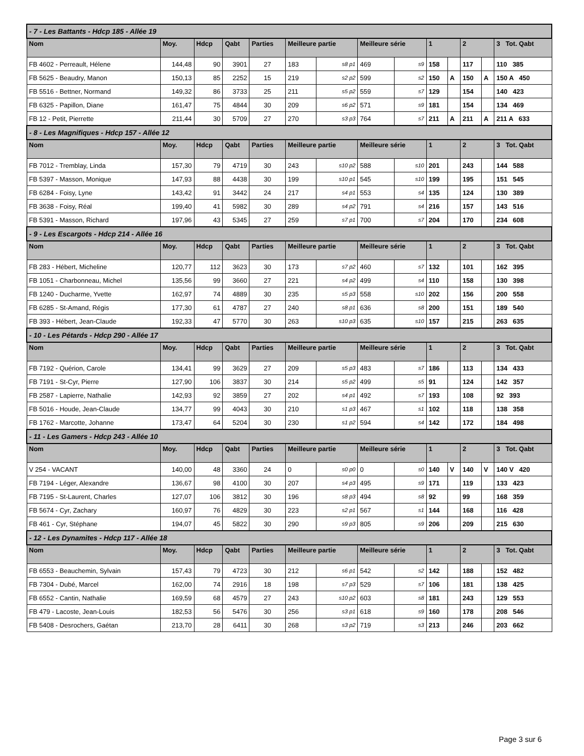| - 7 - Les Battants - Hdcp 185 - Allée 19 | | | | | | | | | | | | | |
| Nom | Moy. | Hdcp | Qabt | Parties | Meilleure partie | | Meilleure série | | 1 | | 2 | | 3 Tot. Qabt |
| FB 4602 - Perreault, Hélene | 144,48 | 90 | 3901 | 27 | 183 | s8 p1 | 469 | s9 | 158 | | 117 | | 110 385 |
| FB 5625 - Beaudry, Manon | 150,13 | 85 | 2252 | 15 | 219 | s2 p2 | 599 | s2 | 150 | A | 150 | A | 150 A 450 |
| FB 5516 - Bettner, Normand | 149,32 | 86 | 3733 | 25 | 211 | s5 p2 | 559 | s7 | 129 | | 154 | | 140 423 |
| FB 6325 - Papillon, Diane | 161,47 | 75 | 4844 | 30 | 209 | s6 p2 | 571 | s9 | 181 | | 154 | | 134 469 |
| FB 12 - Petit, Pierrette | 211,44 | 30 | 5709 | 27 | 270 | s3 p3 | 764 | s7 | 211 | A | 211 | A | 211 A 633 |
| - 8 - Les Magnifiques - Hdcp 157 - Allée 12 | | | | | | | | | | | | | |
| Nom | Moy. | Hdcp | Qabt | Parties | Meilleure partie | | Meilleure série | | 1 | | 2 | | 3 Tot. Qabt |
| FB 7012 - Tremblay, Linda | 157,30 | 79 | 4719 | 30 | 243 | s10 p2 | 588 | s10 | 201 | | 243 | | 144 588 |
| FB 5397 - Masson, Monique | 147,93 | 88 | 4438 | 30 | 199 | s10 p1 | 545 | s10 | 199 | | 195 | | 151 545 |
| FB 6284 - Foisy, Lyne | 143,42 | 91 | 3442 | 24 | 217 | s4 p1 | 553 | s4 | 135 | | 124 | | 130 389 |
| FB 3638 - Foisy, Réal | 199,40 | 41 | 5982 | 30 | 289 | s4 p2 | 791 | s4 | 216 | | 157 | | 143 516 |
| FB 5391 - Masson, Richard | 197,96 | 43 | 5345 | 27 | 259 | s7 p1 | 700 | s7 | 204 | | 170 | | 234 608 |
| - 9 - Les Escargots - Hdcp 214 - Allée 16 | | | | | | | | | | | | | |
| Nom | Moy. | Hdcp | Qabt | Parties | Meilleure partie | | Meilleure série | | 1 | | 2 | | 3 Tot. Qabt |
| FB 283 - Hébert, Micheline | 120,77 | 112 | 3623 | 30 | 173 | s7 p2 | 460 | s7 | 132 | | 101 | | 162 395 |
| FB 1051 - Charbonneau, Michel | 135,56 | 99 | 3660 | 27 | 221 | s4 p2 | 499 | s4 | 110 | | 158 | | 130 398 |
| FB 1240 - Ducharme, Yvette | 162,97 | 74 | 4889 | 30 | 235 | s5 p3 | 558 | s10 | 202 | | 156 | | 200 558 |
| FB 6285 - St-Amand, Régis | 177,30 | 61 | 4787 | 27 | 240 | s8 p1 | 636 | s8 | 200 | | 151 | | 189 540 |
| FB 393 - Hébert, Jean-Claude | 192,33 | 47 | 5770 | 30 | 263 | s10 p3 | 635 | s10 | 157 | | 215 | | 263 635 |
| - 10 - Les Pétards - Hdcp 290 - Allée 17 | | | | | | | | | | | | | |
| Nom | Moy. | Hdcp | Qabt | Parties | Meilleure partie | | Meilleure série | | 1 | | 2 | | 3 Tot. Qabt |
| FB 7192 - Quérion, Carole | 134,41 | 99 | 3629 | 27 | 209 | s5 p3 | 483 | s7 | 186 | | 113 | | 134 433 |
| FB 7191 - St-Cyr, Pierre | 127,90 | 106 | 3837 | 30 | 214 | s5 p2 | 499 | s5 | 91 | | 124 | | 142 357 |
| FB 2587 - Lapierre, Nathalie | 142,93 | 92 | 3859 | 27 | 202 | s4 p1 | 492 | s7 | 193 | | 108 | | 92 393 |
| FB 5016 - Houde, Jean-Claude | 134,77 | 99 | 4043 | 30 | 210 | s1 p3 | 467 | s1 | 102 | | 118 | | 138 358 |
| FB 1762 - Marcotte, Johanne | 173,47 | 64 | 5204 | 30 | 230 | s1 p2 | 594 | s4 | 142 | | 172 | | 184 498 |
| - 11 - Les Gamers - Hdcp 243 - Allée 10 | | | | | | | | | | | | | |
| Nom | Moy. | Hdcp | Qabt | Parties | Meilleure partie | | Meilleure série | | 1 | | 2 | | 3 Tot. Qabt |
| V 254 - VACANT | 140,00 | 48 | 3360 | 24 | 0 | s0 p0 | 0 | s0 | 140 | V | 140 | V | 140 V 420 |
| FB 7194 - Léger, Alexandre | 136,67 | 98 | 4100 | 30 | 207 | s4 p3 | 495 | s9 | 171 | | 119 | | 133 423 |
| FB 7195 - St-Laurent, Charles | 127,07 | 106 | 3812 | 30 | 196 | s8 p3 | 494 | s8 | 92 | | 99 | | 168 359 |
| FB 5674 - Cyr, Zachary | 160,97 | 76 | 4829 | 30 | 223 | s2 p1 | 567 | s1 | 144 | | 168 | | 116 428 |
| FB 461 - Cyr, Stéphane | 194,07 | 45 | 5822 | 30 | 290 | s9 p3 | 805 | s9 | 206 | | 209 | | 215 630 |
| - 12 - Les Dynamites - Hdcp 117 - Allée 18 | | | | | | | | | | | | | |
| Nom | Moy. | Hdcp | Qabt | Parties | Meilleure partie | | Meilleure série | | 1 | | 2 | | 3 Tot. Qabt |
| FB 6553 - Beauchemin, Sylvain | 157,43 | 79 | 4723 | 30 | 212 | s6 p1 | 542 | s2 | 142 | | 188 | | 152 482 |
| FB 7304 - Dubé, Marcel | 162,00 | 74 | 2916 | 18 | 198 | s7 p3 | 529 | s7 | 106 | | 181 | | 138 425 |
| FB 6552 - Cantin, Nathalie | 169,59 | 68 | 4579 | 27 | 243 | s10 p2 | 603 | s8 | 181 | | 243 | | 129 553 |
| FB 479 - Lacoste, Jean-Louis | 182,53 | 56 | 5476 | 30 | 256 | s3 p1 | 618 | s9 | 160 | | 178 | | 208 546 |
| FB 5408 - Desrochers, Gaétan | 213,70 | 28 | 6411 | 30 | 268 | s3 p2 | 719 | s3 | 213 | | 246 | | 203 662 |
Page 3 sur 6